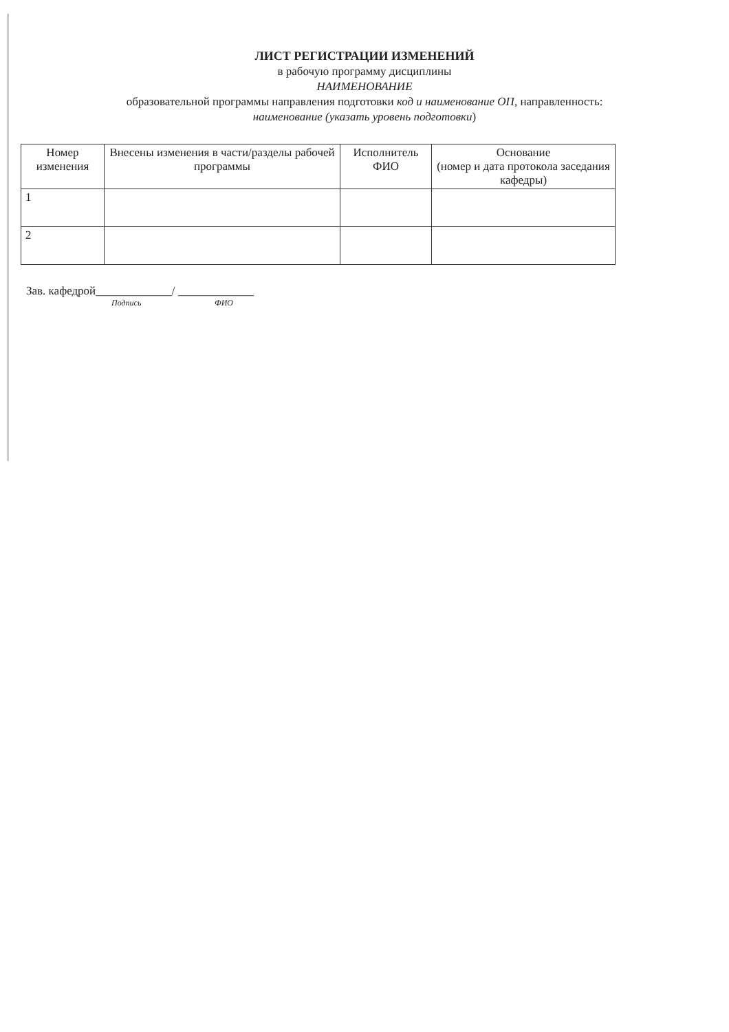ЛИСТ РЕГИСТРАЦИИ ИЗМЕНЕНИЙ
в рабочую программу дисциплины
НАИМЕНОВАНИЕ
образовательной программы направления подготовки код и наименование ОП, направленность:
наименование (указать уровень подготовки)
| Номер изменения | Внесены изменения в части/разделы рабочей программы | Исполнитель ФИО | Основание (номер и дата протокола заседания кафедры) |
| --- | --- | --- | --- |
| 1 | | | |
| 2 | | | |
Зав. кафедрой_____________/ _____________
Подпись ФИО